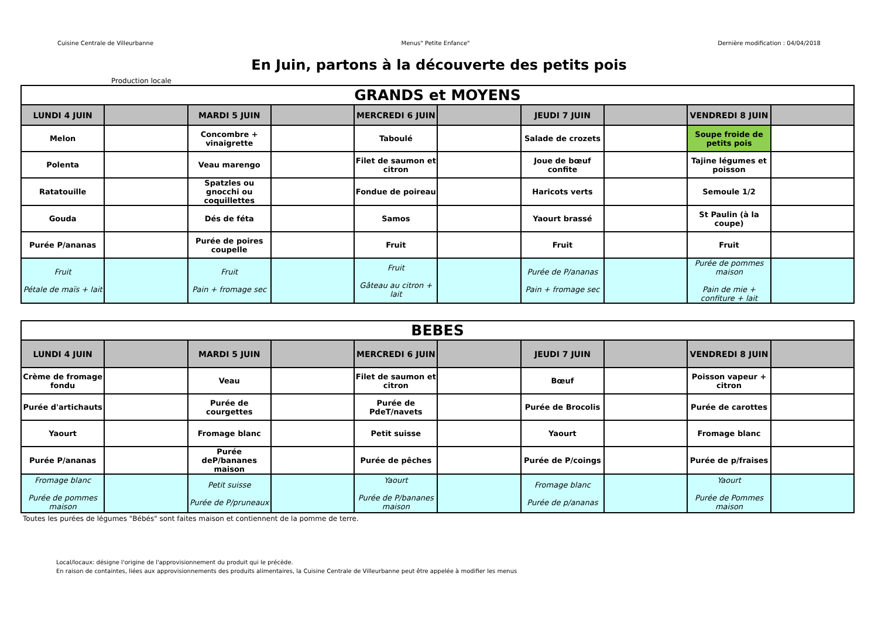Cuisine Centrale de Villeurbanne Menus" Petite Enfance" Dernière modification : 04/04/2018
En Juin, partons à la découverte des petits pois
Production locale
| GRANDS et MOYENS | | | | | | | | | |
| --- | --- | --- | --- | --- | --- | --- | --- | --- | --- |
| LUNDI 4 JUIN | | MARDI 5 JUIN | | MERCREDI 6 JUIN | | JEUDI 7 JUIN | | VENDREDI 8 JUIN | |
| Melon | | Concombre + vinaigrette | | Taboulé | | Salade de crozets | | Soupe froide de petits pois | |
| Polenta | | Veau marengo | | Filet de saumon et citron | | Joue de bœuf confite | | Tajine légumes et poisson | |
| Ratatouille | | Spatzles ou gnocchi ou coquillettes | | Fondue de poireau | | Haricots verts | | Semoule 1/2 | |
| Gouda | | Dés de féta | | Samos | | Yaourt brassé | | St Paulin (à la coupe) | |
| Purée P/ananas | | Purée de poires coupelle | | Fruit | | Fruit | | Fruit | |
| Fruit Pétale de maïs + lait | | Fruit Pain + fromage sec | | Fruit Gâteau au citron + lait | | Purée de P/ananas Pain + fromage sec | | Purée de pommes maison Pain de mie + confiture + lait | |
| BEBES | | | | | | | | | |
| --- | --- | --- | --- | --- | --- | --- | --- | --- | --- |
| LUNDI 4 JUIN | | MARDI 5 JUIN | | MERCREDI 6 JUIN | | JEUDI 7 JUIN | | VENDREDI 8 JUIN | |
| Crème de fromage fondu | | Veau | | Filet de saumon et citron | | Bœuf | | Poisson vapeur + citron | |
| Purée d'artichauts | | Purée de courgettes | | Purée de PdeT/navets | | Purée de Brocolis | | Purée de carottes | |
| Yaourt | | Fromage blanc | | Petit suisse | | Yaourt | | Fromage blanc | |
| Purée P/ananas | | Purée deP/bananes maison | | Purée de pêches | | Purée de P/coings | | Purée de p/fraises | |
| Fromage blanc Purée de pommes maison | | Petit suisse Purée de P/pruneaux | | Yaourt Purée de P/bananes maison | | Fromage blanc Purée de p/ananas | | Yaourt Purée de Pommes maison | |
Toutes les purées de légumes "Bébés" sont faites maison et contiennent de la pomme de terre.
Local/locaux: désigne l'origine de l'approvisionnement du produit qui le précède.
En raison de containtes, liées aux approvisionnements des produits alimentaires, la Cuisine Centrale de Villeurbanne peut être appelée à modifier les menus